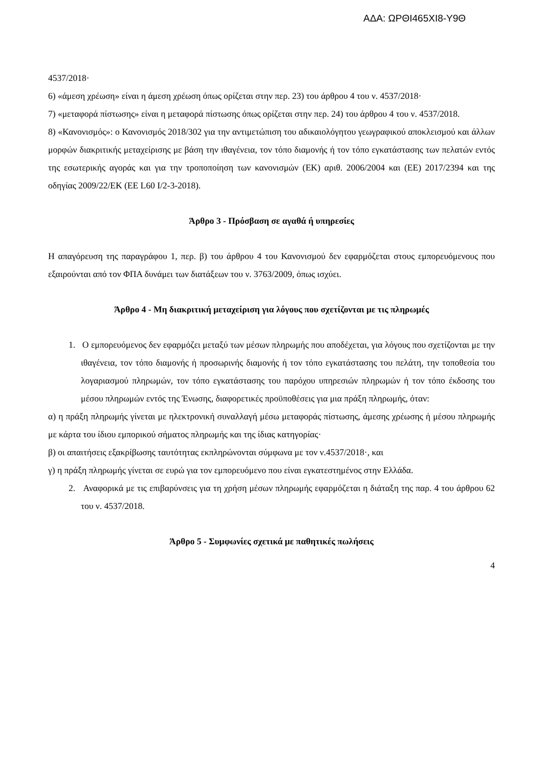ΑΔΑ: ΩΡΘΙ465ΧΙ8-Υ9Θ
4537/2018·
6) «άμεση χρέωση» είναι η άμεση χρέωση όπως ορίζεται στην περ. 23) του άρθρου 4 του ν. 4537/2018·
7) «μεταφορά πίστωσης» είναι η μεταφορά πίστωσης όπως ορίζεται στην περ. 24) του άρθρου 4 του ν. 4537/2018.
8) «Κανονισμός»: ο Κανονισμός 2018/302 για την αντιμετώπιση του αδικαιολόγητου γεωγραφικού αποκλεισμού και άλλων μορφών διακριτικής μεταχείρισης με βάση την ιθαγένεια, τον τόπο διαμονής ή τον τόπο εγκατάστασης των πελατών εντός της εσωτερικής αγοράς και για την τροποποίηση των κανονισμών (ΕΚ) αριθ. 2006/2004 και (ΕΕ) 2017/2394 και της οδηγίας 2009/22/ΕΚ (ΕΕ L60 I/2-3-2018).
Άρθρο 3 - Πρόσβαση σε αγαθά ή υπηρεσίες
Η απαγόρευση της παραγράφου 1, περ. β) του άρθρου 4 του Κανονισμού δεν εφαρμόζεται στους εμπορευόμενους που εξαιρούνται από τον ΦΠΑ δυνάμει των διατάξεων του ν. 3763/2009, όπως ισχύει.
Άρθρο 4 - Μη διακριτική μεταχείριση για λόγους που σχετίζονται με τις πληρωμές
1. Ο εμπορευόμενος δεν εφαρμόζει μεταξύ των μέσων πληρωμής που αποδέχεται, για λόγους που σχετίζονται με την ιθαγένεια, τον τόπο διαμονής ή προσωρινής διαμονής ή τον τόπο εγκατάστασης του πελάτη, την τοποθεσία του λογαριασμού πληρωμών, τον τόπο εγκατάστασης του παρόχου υπηρεσιών πληρωμών ή τον τόπο έκδοσης του μέσου πληρωμών εντός της Ένωσης, διαφορετικές προϋποθέσεις για μια πράξη πληρωμής, όταν:
α) η πράξη πληρωμής γίνεται με ηλεκτρονική συναλλαγή μέσω μεταφοράς πίστωσης, άμεσης χρέωσης ή μέσου πληρωμής με κάρτα του ίδιου εμπορικού σήματος πληρωμής και της ίδιας κατηγορίας·
β) οι απαιτήσεις εξακρίβωσης ταυτότητας εκπληρώνονται σύμφωνα με τον ν.4537/2018·, και
γ) η πράξη πληρωμής γίνεται σε ευρώ για τον εμπορευόμενο που είναι εγκατεστημένος στην Ελλάδα.
2. Αναφορικά με τις επιβαρύνσεις για τη χρήση μέσων πληρωμής εφαρμόζεται η διάταξη της παρ. 4 του άρθρου 62 του ν. 4537/2018.
Άρθρο 5 - Συμφωνίες σχετικά με παθητικές πωλήσεις
4